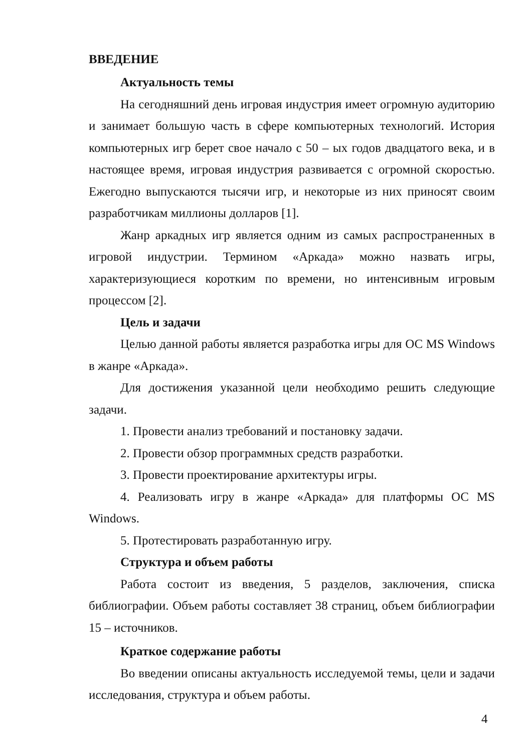ВВЕДЕНИЕ
Актуальность темы
На сегодняшний день игровая индустрия имеет огромную аудиторию и занимает большую часть в сфере компьютерных технологий. История компьютерных игр берет свое начало с 50 – ых годов двадцатого века, и в настоящее время, игровая индустрия развивается с огромной скоростью. Ежегодно выпускаются тысячи игр, и некоторые из них приносят своим разработчикам миллионы долларов [1].
Жанр аркадных игр является одним из самых распространенных в игровой индустрии. Термином «Аркада» можно назвать игры, характеризующиеся коротким по времени, но интенсивным игровым процессом [2].
Цель и задачи
Целью данной работы является разработка игры для ОС MS Windows в жанре «Аркада».
Для достижения указанной цели необходимо решить следующие задачи.
1. Провести анализ требований и постановку задачи.
2. Провести обзор программных средств разработки.
3. Провести проектирование архитектуры игры.
4. Реализовать игру в жанре «Аркада» для платформы ОС MS Windows.
5. Протестировать разработанную игру.
Структура и объем работы
Работа состоит из введения, 5 разделов, заключения, списка библиографии. Объем работы составляет 38 страниц, объем библиографии 15 – источников.
Краткое содержание работы
Во введении описаны актуальность исследуемой темы, цели и задачи исследования, структура и объем работы.
4